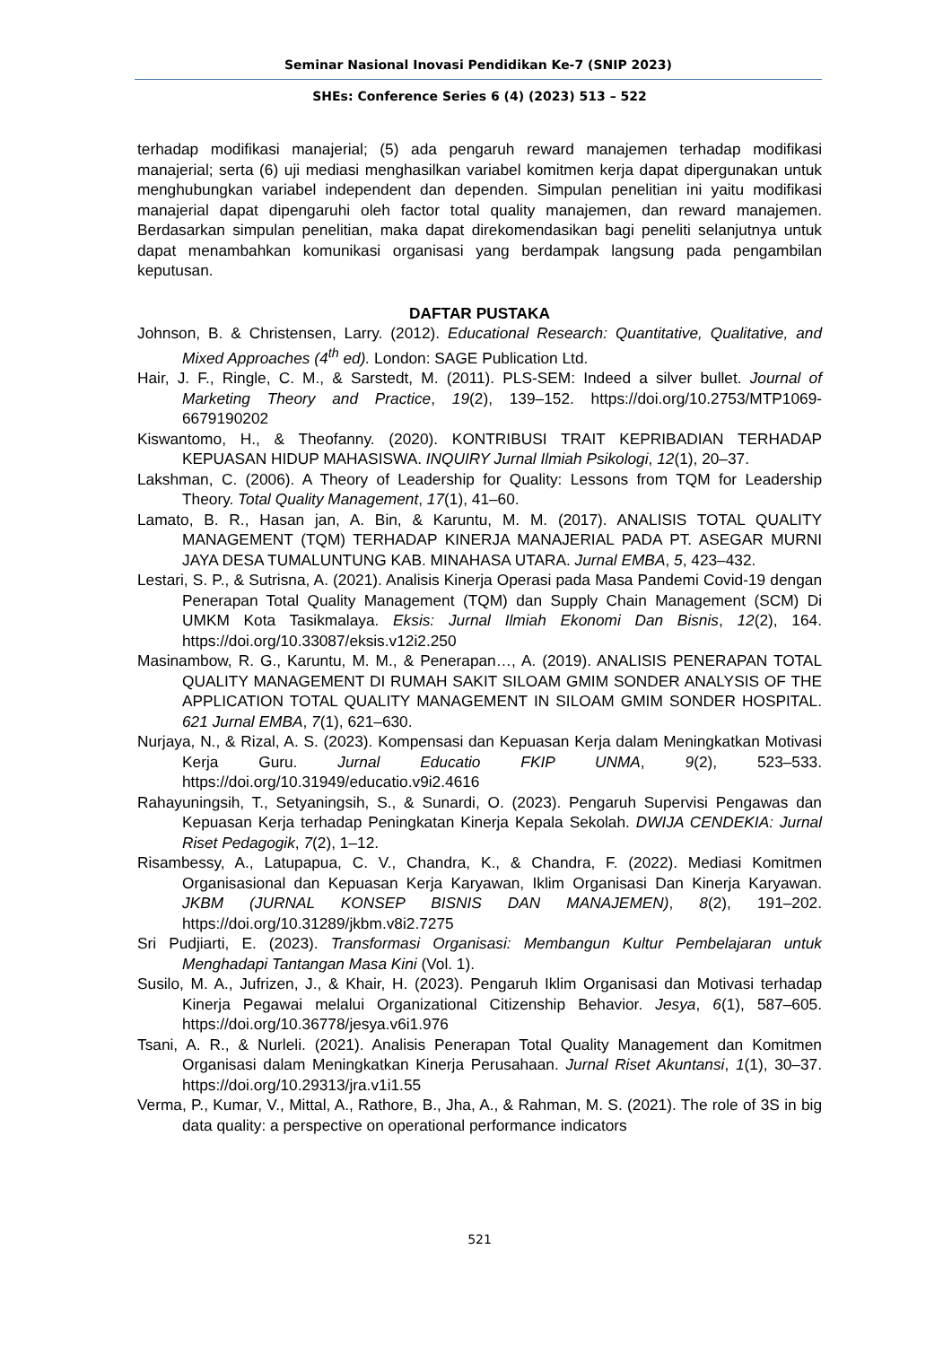Seminar Nasional Inovasi Pendidikan Ke-7 (SNIP 2023)
SHEs: Conference Series 6 (4) (2023) 513 – 522
terhadap modifikasi manajerial; (5) ada pengaruh reward manajemen terhadap modifikasi manajerial; serta (6) uji mediasi menghasilkan variabel komitmen kerja dapat dipergunakan untuk menghubungkan variabel independent dan dependen. Simpulan penelitian ini yaitu modifikasi manajerial dapat dipengaruhi oleh factor total quality manajemen, dan reward manajemen. Berdasarkan simpulan penelitian, maka dapat direkomendasikan bagi peneliti selanjutnya untuk dapat menambahkan komunikasi organisasi yang berdampak langsung pada pengambilan keputusan.
DAFTAR PUSTAKA
Johnson, B. & Christensen, Larry. (2012). Educational Research: Quantitative, Qualitative, and Mixed Approaches (4<sup>th</sup> ed). London: SAGE Publication Ltd.
Hair, J. F., Ringle, C. M., & Sarstedt, M. (2011). PLS-SEM: Indeed a silver bullet. Journal of Marketing Theory and Practice, 19(2), 139–152. https://doi.org/10.2753/MTP1069-6679190202
Kiswantomo, H., & Theofanny. (2020). KONTRIBUSI TRAIT KEPRIBADIAN TERHADAP KEPUASAN HIDUP MAHASISWA. INQUIRY Jurnal Ilmiah Psikologi, 12(1), 20–37.
Lakshman, C. (2006). A Theory of Leadership for Quality: Lessons from TQM for Leadership Theory. Total Quality Management, 17(1), 41–60.
Lamato, B. R., Hasan jan, A. Bin, & Karuntu, M. M. (2017). ANALISIS TOTAL QUALITY MANAGEMENT (TQM) TERHADAP KINERJA MANAJERIAL PADA PT. ASEGAR MURNI JAYA DESA TUMALUNTUNG KAB. MINAHASA UTARA. Jurnal EMBA, 5, 423–432.
Lestari, S. P., & Sutrisna, A. (2021). Analisis Kinerja Operasi pada Masa Pandemi Covid-19 dengan Penerapan Total Quality Management (TQM) dan Supply Chain Management (SCM) Di UMKM Kota Tasikmalaya. Eksis: Jurnal Ilmiah Ekonomi Dan Bisnis, 12(2), 164. https://doi.org/10.33087/eksis.v12i2.250
Masinambow, R. G., Karuntu, M. M., & Penerapan…, A. (2019). ANALISIS PENERAPAN TOTAL QUALITY MANAGEMENT DI RUMAH SAKIT SILOAM GMIM SONDER ANALYSIS OF THE APPLICATION TOTAL QUALITY MANAGEMENT IN SILOAM GMIM SONDER HOSPITAL. 621 Jurnal EMBA, 7(1), 621–630.
Nurjaya, N., & Rizal, A. S. (2023). Kompensasi dan Kepuasan Kerja dalam Meningkatkan Motivasi Kerja Guru. Jurnal Educatio FKIP UNMA, 9(2), 523–533. https://doi.org/10.31949/educatio.v9i2.4616
Rahayuningsih, T., Setyaningsih, S., & Sunardi, O. (2023). Pengaruh Supervisi Pengawas dan Kepuasan Kerja terhadap Peningkatan Kinerja Kepala Sekolah. DWIJA CENDEKIA: Jurnal Riset Pedagogik, 7(2), 1–12.
Risambessy, A., Latupapua, C. V., Chandra, K., & Chandra, F. (2022). Mediasi Komitmen Organisasional dan Kepuasan Kerja Karyawan, Iklim Organisasi Dan Kinerja Karyawan. JKBM (JURNAL KONSEP BISNIS DAN MANAJEMEN), 8(2), 191–202. https://doi.org/10.31289/jkbm.v8i2.7275
Sri Pudjiarti, E. (2023). Transformasi Organisasi: Membangun Kultur Pembelajaran untuk Menghadapi Tantangan Masa Kini (Vol. 1).
Susilo, M. A., Jufrizen, J., & Khair, H. (2023). Pengaruh Iklim Organisasi dan Motivasi terhadap Kinerja Pegawai melalui Organizational Citizenship Behavior. Jesya, 6(1), 587–605. https://doi.org/10.36778/jesya.v6i1.976
Tsani, A. R., & Nurleli. (2021). Analisis Penerapan Total Quality Management dan Komitmen Organisasi dalam Meningkatkan Kinerja Perusahaan. Jurnal Riset Akuntansi, 1(1), 30–37. https://doi.org/10.29313/jra.v1i1.55
Verma, P., Kumar, V., Mittal, A., Rathore, B., Jha, A., & Rahman, M. S. (2021). The role of 3S in big data quality: a perspective on operational performance indicators
521